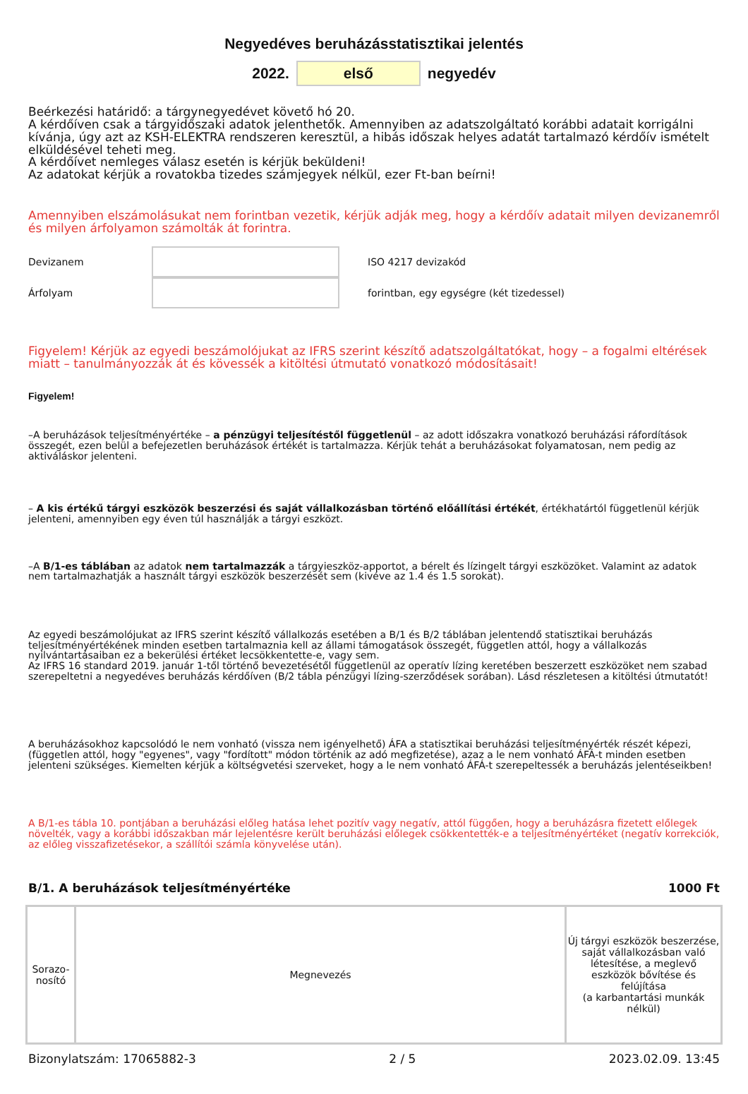Negyedéves beruházásstatisztikai jelentés
2022. első negyedév
Beérkezési határidő: a tárgynegyedévet követő hó 20.
A kérdőíven csak a tárgyidőszaki adatok jelenthetők. Amennyiben az adatszolgáltató korábbi adatait korrigálni kívánja, úgy azt az KSH-ELEKTRA rendszeren keresztül, a hibás időszak helyes adatát tartalmazó kérdőív ismételt elküldésével teheti meg.
A kérdőívet nemleges válasz esetén is kérjük beküldeni!
Az adatokat kérjük a rovatokba tizedes számjegyek nélkül, ezer Ft-ban beírni!
Amennyiben elszámolásukat nem forintban vezetik, kérjük adják meg, hogy a kérdőív adatait milyen devizanemről és milyen árfolyamon számolták át forintra.
Devizanem ISO 4217 devizakód
Árfolyam forintban, egy egységre (két tizedessel)
Figyelem! Kérjük az egyedi beszámolójukat az IFRS szerint készítő adatszolgáltatókat, hogy – a fogalmi eltérések miatt – tanulmányozzák át és kövessék a kitöltési útmutató vonatkozó módosításait!
Figyelem!
–A beruházások teljesítményértéke – a pénzügyi teljesítéstől függetlenül – az adott időszakra vonatkozó beruházási ráfordítások összegét, ezen belül a befejezetlen beruházások értékét is tartalmazza. Kérjük tehát a beruházásokat folyamatosan, nem pedig az aktiváláskor jelenteni.
– A kis értékű tárgyi eszközök beszerzési és saját vállalkozásban történő előállítási értékét, értékhatártól függetlenül kérjük jelenteni, amennyiben egy éven túl használják a tárgyi eszközt.
–A B/1-es táblában az adatok nem tartalmazzák a tárgyieszköz-apportot, a bérelt és lízingelt tárgyi eszközöket. Valamint az adatok nem tartalmazhatják a használt tárgyi eszközök beszerzését sem (kivéve az 1.4 és 1.5 sorokat).
Az egyedi beszámolójukat az IFRS szerint készítő vállalkozás esetében a B/1 és B/2 táblában jelentendő statisztikai beruházás teljesítményértékének minden esetben tartalmaznia kell az állami támogatások összegét, független attól, hogy a vállalkozás nyilvántartásaiban ez a bekerülési értéket lecsökkentette-e, vagy sem.
Az IFRS 16 standard 2019. január 1-től történő bevezetésétől függetlenül az operatív lízing keretében beszerzett eszközöket nem szabad szerepeltetni a negyedéves beruházás kérdőíven (B/2 tábla pénzügyi lízing-szerződések sorában). Lásd részletesen a kitöltési útmutatót!
A beruházásokhoz kapcsolódó le nem vonható (vissza nem igényelhető) ÁFA a statisztikai beruházási teljesítményérték részét képezi, (független attól, hogy "egyenes", vagy "fordított" módon történik az adó megfizetése), azaz a le nem vonható ÁFÁ-t minden esetben jelenteni szükséges. Kiemelten kérjük a költségvetési szerveket, hogy a le nem vonható ÁFÁ-t szerepeltessék a beruházás jelentéseikben!
A B/1-es tábla 10. pontjában a beruházási előleg hatása lehet pozitív vagy negatív, attól függően, hogy a beruházásra fizetett előlegek növelték, vagy a korábbi időszakban már lejelentésre került beruházási előlegek csökkentették-e a teljesítményértéket (negatív korrekciók, az előleg visszafizetésekor, a szállítói számla könyvelése után).
B/1. A beruházások teljesítményértéke 1000 Ft
| Sorazo- nosító | Megnevezés | Új tárgyi eszközök beszerzése, saját vállalkozásban való létesítése, a meglevő eszközök bővítése és felújítása (a karbantartási munkák nélkül) |
Bizonylatszám: 17065882-3 2 / 5 2023.02.09. 13:45